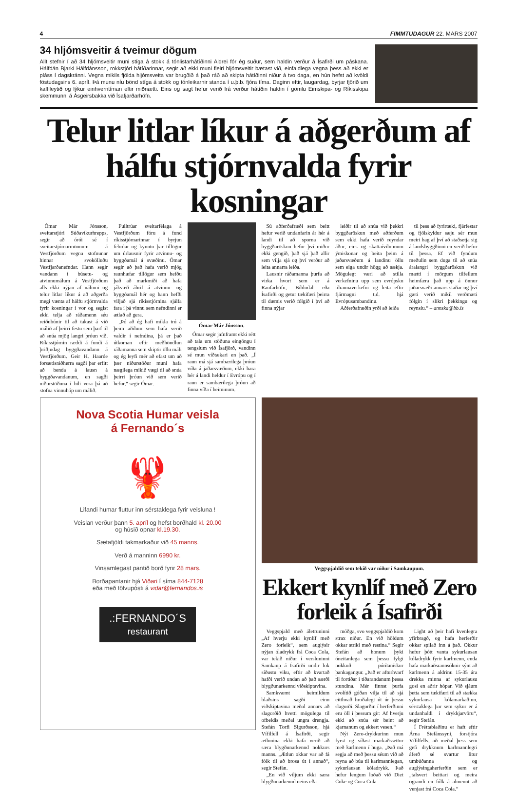4 FIMMTUDAGUR 22. MARS 2007
34 hljómsveitir á tveimur dögum
Allt stefnir í að 34 hljómsveitir muni stíga á stokk á tónlistarhátíðinni Aldrei fór ég suður, sem haldin verður á Ísafirði um páskana. Hálfdán Bjarki Hálfdánsson, rokkstjóri hátíðarinnar, segir að ekki muni fleiri hljómsveitir bætast við, einfaldlega vegna þess að ekki er pláss í dagskránni. Vegna mikils fjölda hljómsveita var brugðið á það ráð að skipta hátíðinni niður á tvo daga, en hún hefst að kvöldi föstudagsins 6. apríl. Þá munu níu bönd stíga á stokk og tónleikarnir standa í u.þ.b. fjóra tíma. Daginn eftir, laugardag, byrjar fjörið um kaffileytið og lýkur einhverntíman eftir miðnætti. Eins og sagt hefur verið frá verður hátíðin haldin í gömlu Eimskipa- og Ríkisskipa skemmunni á Ásgeirsbakka við Ísafjarðarhöfn.
Telur litlar líkur á aðgerðum af hálfu stjórnvalda fyrir kosningar
Ómar Már Jónsson, sveitarstjóri Súðavíkurhrepps, segir að órói sé í sveitarstjórnarmönnum á Vestfjörðum vegna stofnunar hinnar svokölluðu Vestfjarðanefndar. Hann segir vandann í búsetu- og atvinnumálum á Vestfjörðum alls ekki nýjan af nálinni og telur litlar líkur á að aðgerða megi vænta af hálfu stjórnvalda fyrir kosningar í vor og segist ekki telja að ráðamenn séu reiðubúnir til að takast á við málið af þeirri festu sem þarf til að snúa mjög langri þróun við. Ríkisstjórnin ræddi á fundi á þriðjudag byggðavandann á Vestfjörðum. Geir H. Haarde forsætisráðherra sagði þar erfitt að benda á lausn á byggðavandanum, en sagði niðurstöðuna í bili vera þá að stofna vinnuhóp um málið.
Fulltrúar sveitarfélaga á Vestfjörðum fóru á fund ríkisstjórnarinnar í byrjun febrúar og kynntu þar tillögur um úrlausnir fyrir atvinnu- og byggðamál á svæðinu. Ómar segir að það hafa verið mjög raunhæfar tillögur sem hefðu það að markmiði að hafa jákvæð áhrif á atvinnu- og byggðamál hér og hann hefði viljað sjá ríkisstjórnina sjálfa fara í þá vinnu sem nefndinni er ætlað að gera.
„Þó að ég hafi mikla trú á þeim aðilum sem hafa verið valdir í nefndina, þá er það útkoman eftir meðhöndlun ráðamanna sem skiptir öllu máli og ég leyfi mér að efast um að þær niðurstöður muni hafa nægilega mikið vægi til að snúa þeirri þróun við sem verið hefur,“ segir Ómar.
Ómar Már Jónsson.
Ómar segir jafnframt ekki rétt að tala um stöðuna eingöngu í tengslum við Ísafjörð, vandinn sé mun víðtækari en það. „Í raun má sjá sambærilega þróun víða á jaðarsvæðum, ekki bara hér á landi heldur í Evrópu og í raun er sambærilega þróun að finna víða í heiminum.
Sú aðferðafræði sem beitt hefur verið undanfarin ár hér á landi til að sporna við byggðaröskun hefur því miður ekki gengið, það sjá það allir sem vilja sjá og því verður að leita annarra leiða.
Lausnir ráðamanna þurfa að virka hvort sem er á Raufarhöfn, Bíldudal eða Ísafirði og getur tækifæri þeirra til dæmis verið fólgið í því að finna nýjar
leiðir til að snúa við þekkri byggðaröskun með aðferðum sem ekki hafa verið reyndar áður, eins og skattaívilnunum ýmiskonar og beita þeim á jaðarsvæðum á landinu öllu sem eiga undir högg að sækja. Mögulegt væri að stilla verkefninu upp sem evrópsku tilraunaverkefni og leita eftir fjármagni t.d. hjá Evrópusambandinu.
Aðferðafræðin yrði að leiða
til þess að fyrirtæki, fjárfestar og fjölskyldur sæju sér mun meiri hag af því að staðsetja sig á landsbyggðinni en verið hefur til þessa. Ef við fyndum meðulin sem duga til að snúa áralangri byggðaröskun við mætti í mörgum tilfellum heimfæra það upp á önnur jaðarsvæði annars staðar og því gæti verið mikil verðmæti fólgin í slíkri þekkingu og reynslu.“ – annska@bb.is
Nova Scotia Humar veisla
á Fernando´s
🦞
Lifandi humar fluttur inn sérstaklega fyrir veisluna !
Veislan verður þann 5. apríl og hefst borðhald kl. 20.00
og húsið opnar kl.19.30.
Sætafjöldi takmarkaður við 45 manns.
Verð á manninn 6990 kr.
Vinsamlegast pantið borð fyrir 28 mars.
Borðapantanir hjá Viðari í síma 844-7128
eða með tölvupósti á vidar@fernandos.is
.:FERNANDO´S
restaurant
Veggspjaldið sem tekið var niður í Samkaupum.
Ekkert kynlíf með Zero forleik á Ísafirði
Veggspjald með áletruninni „Af hverju ekki kynlíf með Zero forleik“, sem auglýsir nýjan óladrykk frá Coca Cola, var tekið niður í versluninni Samkaup á Ísafirði undir lok síðustu viku, eftir að kvartað hafði verið undan að það særði blygðunarkennd viðskiptavina.
Samkvæmt heimildum blaðsins sagði einn viðskiptavina meðal annars að slagorðið hvetti mögulega til ofbeldis meðal ungra drengja. Stefán Torfi Sigurðsson, hjá Vífilfell á Ísafirði, segir ætlunina ekki hafa verið að særa blygðunarkennd nokkurs manns. „Ætlun okkar var að fá fólk til að brosa út í annað“, segir Stefán.
„En við viljum ekki særa blygðunarkennd neins eða
móðga, svo veggspjaldið kom strax niður. En við höldum okkar striki með restina.“ Segir Stefán að honum þyki óneitanlega sem þessu fylgi nokkuð púrítanískur þankagangur. „Það er afturhvarf til fortíðar í tíðarandanum þessa stundina. Mér finnst þurfa svolítið góðan vilja til að sjá eitthvað hroðalegt út úr þessu slagorði. Slagorðin í herferðinni eru öll í þessum gír: Af hverju ekki að snúa sér beint að kjarnanum og ekkert vesen.“
Nýi Zero-drykkurinn mun fyrst og síðast markaðssettur með karlmenn í huga. „Það má segja að með þessu séum við að reyna að búa til karlmannlegan, sykurlausan kóladrykk. Það hefur lengum loðað við Diet Coke og Coca Cola
Light að þeir hafi kvenlegra yfirbragð, og hafa herferðir okkar spilað inn á það. Okkur hefur þótt vanta sykurlausan kóladrykk fyrir karlmenn, enda hafa markaðsrannsóknir sýnt að karlmenn á aldrinu 15-35 ára drekka minna af sykurlausu gosi en aðrir hópar. Við sjáum þetta sem tækifæri til að stækka sykurlausa kólamarkaðinn, sérstaklega þar sem sykur er á undanhaldi í drykkjarvöru“, segir Stefán.
Í Fréttablaðinu er haft eftir Árna Stefánssyni, forstjóra Vífilfells, að meðal þess sem gefi drykknum karlmannlegri áferð sé svartur litur umbúðanna og auglýsingaherferðin sem er „talsvert beittari og meira ögrandi en fólk á almennt að venjast frá Coca Cola.“